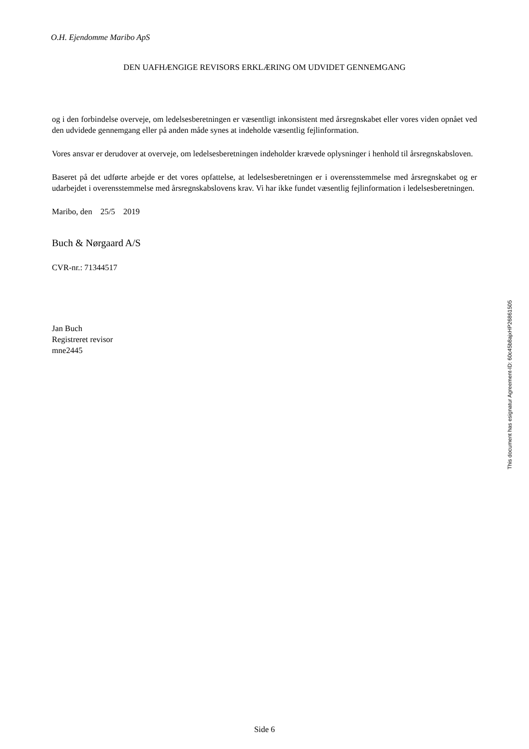O.H. Ejendomme Maribo ApS
DEN UAFHÆNGIGE REVISORS ERKLÆRING OM UDVIDET GENNEMGANG
og i den forbindelse overveje, om ledelsesberetningen er væsentligt inkonsistent med årsregnskabet eller vores viden opnået ved den udvidede gennemgang eller på anden måde synes at indeholde væsentlig fejlinformation.
Vores ansvar er derudover at overveje, om ledelsesberetningen indeholder krævede oplysninger i henhold til årsregnskabsloven.
Baseret på det udførte arbejde er det vores opfattelse, at ledelsesberetningen er i overensstemmelse med årsregnskabet og er udarbejdet i overensstemmelse med årsregnskabslovens krav. Vi har ikke fundet væsentlig fejlinformation i ledelsesberetningen.
Maribo, den 25/5 2019
Buch & Nørgaard A/S
CVR-nr.: 71344517
Jan Buch
Registreret revisor
mne2445
This document has esignatur Agreement-ID: 60c45b8ajxHP26861505
Side 6